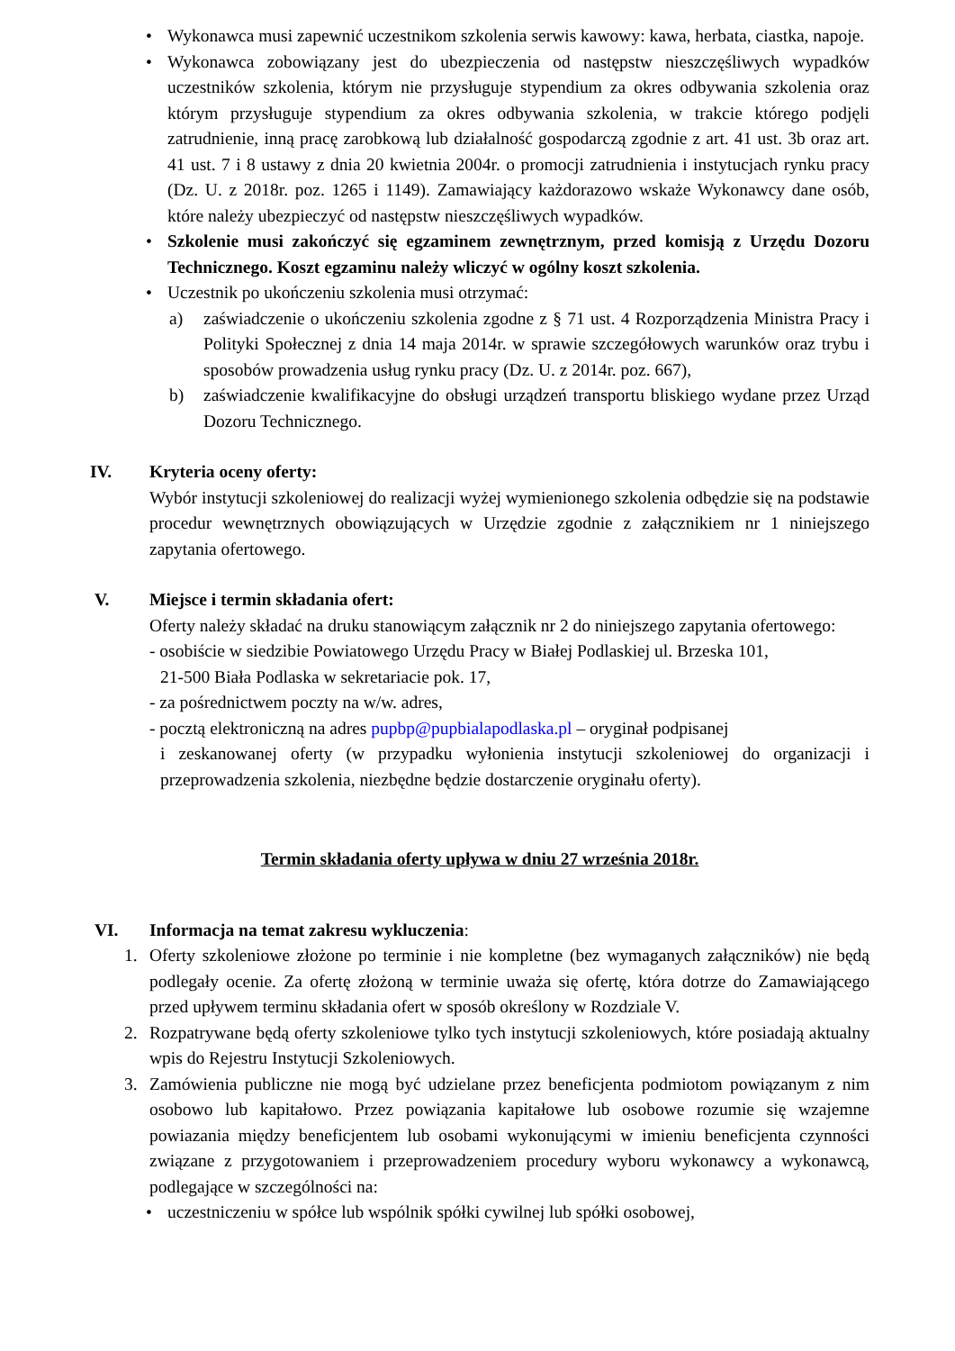• Wykonawca musi zapewnić uczestnikom szkolenia serwis kawowy: kawa, herbata, ciastka, napoje.
• Wykonawca zobowiązany jest do ubezpieczenia od następstw nieszczęśliwych wypadków uczestników szkolenia, którym nie przysługuje stypendium za okres odbywania szkolenia oraz którym przysługuje stypendium za okres odbywania szkolenia, w trakcie którego podjęli zatrudnienie, inną pracę zarobkową lub działalność gospodarczą zgodnie z art. 41 ust. 3b oraz art. 41 ust. 7 i 8 ustawy z dnia 20 kwietnia 2004r. o promocji zatrudnienia i instytucjach rynku pracy (Dz. U. z 2018r. poz. 1265 i 1149). Zamawiający każdorazowo wskaże Wykonawcy dane osób, które należy ubezpieczyć od następstw nieszczęśliwych wypadków.
• Szkolenie musi zakończyć się egzaminem zewnętrznym, przed komisją z Urzędu Dozoru Technicznego. Koszt egzaminu należy wliczyć w ogólny koszt szkolenia.
• Uczestnik po ukończeniu szkolenia musi otrzymać:
a) zaświadczenie o ukończeniu szkolenia zgodne z § 71 ust. 4 Rozporządzenia Ministra Pracy i Polityki Społecznej z dnia 14 maja 2014r. w sprawie szczegółowych warunków oraz trybu i sposobów prowadzenia usług rynku pracy (Dz. U. z 2014r. poz. 667),
b) zaświadczenie kwalifikacyjne do obsługi urządzeń transportu bliskiego wydane przez Urząd Dozoru Technicznego.
IV. Kryteria oceny oferty:
Wybór instytucji szkoleniowej do realizacji wyżej wymienionego szkolenia odbędzie się na podstawie procedur wewnętrznych obowiązujących w Urzędzie zgodnie z załącznikiem nr 1 niniejszego zapytania ofertowego.
V. Miejsce i termin składania ofert:
Oferty należy składać na druku stanowiącym załącznik nr 2 do niniejszego zapytania ofertowego:
- osobiście w siedzibie Powiatowego Urzędu Pracy w Białej Podlaskiej ul. Brzeska 101,
21-500 Biała Podlaska w sekretariacie pok. 17,
- za pośrednictwem poczty na w/w. adres,
- pocztą elektroniczną na adres pupbp@pupbialapodlaska.pl – oryginał podpisanej
i zeskanowanej oferty (w przypadku wyłonienia instytucji szkoleniowej do organizacji i przeprowadzenia szkolenia, niezbędne będzie dostarczenie oryginału oferty).
Termin składania oferty upływa w dniu 27 września 2018r.
VI. Informacja na temat zakresu wykluczenia:
1. Oferty szkoleniowe złożone po terminie i nie kompletne (bez wymaganych załączników) nie będą podlegały ocenie. Za ofertę złożoną w terminie uważa się ofertę, która dotrze do Zamawiającego przed upływem terminu składania ofert w sposób określony w Rozdziale V.
2. Rozpatrywane będą oferty szkoleniowe tylko tych instytucji szkoleniowych, które posiadają aktualny wpis do Rejestru Instytucji Szkoleniowych.
3. Zamówienia publiczne nie mogą być udzielane przez beneficjenta podmiotom powiązanym z nim osobowo lub kapitałowo. Przez powiązania kapitałowe lub osobowe rozumie się wzajemne powiazania między beneficjentem lub osobami wykonującymi w imieniu beneficjenta czynności związane z przygotowaniem i przeprowadzeniem procedury wyboru wykonawcy a wykonawcą, podlegające w szczególności na:
• uczestniczeniu w spółce lub wspólnik spółki cywilnej lub spółki osobowej,